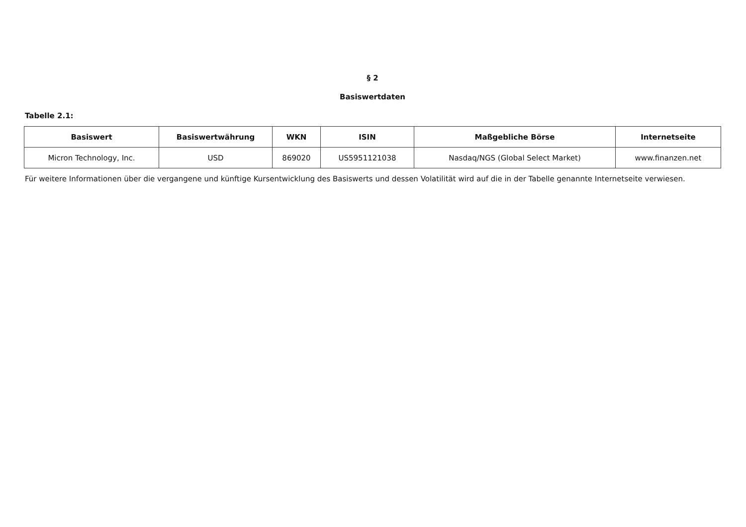§ 2
Basiswertdaten
Tabelle 2.1:
| Basiswert | Basiswertwährung | WKN | ISIN | Maßgebliche Börse | Internetseite |
| --- | --- | --- | --- | --- | --- |
| Micron Technology, Inc. | USD | 869020 | US5951121038 | Nasdaq/NGS (Global Select Market) | www.finanzen.net |
Für weitere Informationen über die vergangene und künftige Kursentwicklung des Basiswerts und dessen Volatilität wird auf die in der Tabelle genannte Internetseite verwiesen.